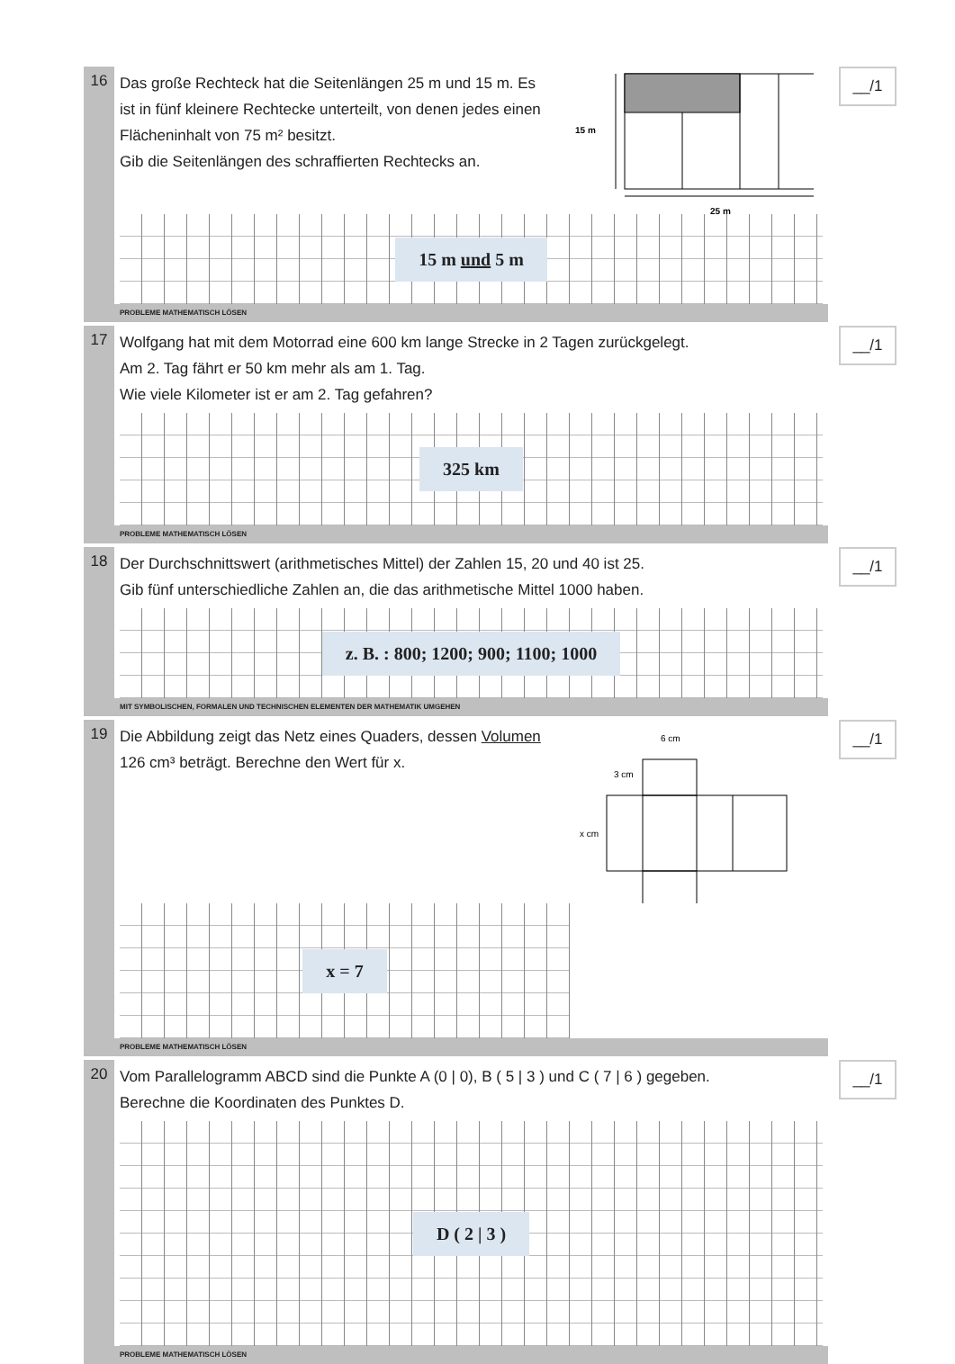16
15 m
25 m
Das große Rechteck hat die Seitenlängen 25 m und 15 m. Es ist in fünf kleinere Rechtecke unterteilt, von denen jedes einen Flächeninhalt von 75 m² besitzt.
Gib die Seitenlängen des schraffierten Rechtecks an.
15 m und 5 m
__/1
PROBLEME MATHEMATISCH LÖSEN
17
Wolfgang hat mit dem Motorrad eine 600 km lange Strecke in 2 Tagen zurückgelegt.
Am 2. Tag fährt er 50 km mehr als am 1. Tag.
Wie viele Kilometer ist er am 2. Tag gefahren?
325 km
__/1
PROBLEME MATHEMATISCH LÖSEN
18
Der Durchschnittswert (arithmetisches Mittel) der Zahlen 15, 20 und 40 ist 25.
Gib fünf unterschiedliche Zahlen an, die das arithmetische Mittel 1000 haben.
z. B. : 800; 1200; 900; 1100; 1000
__/1
MIT SYMBOLISCHEN, FORMALEN UND TECHNISCHEN ELEMENTEN DER MATHEMATIK UMGEHEN
19
6 cm
3 cm
x cm
Die Abbildung zeigt das Netz eines Quaders, dessen Volumen 126 cm³ beträgt. Berechne den Wert für x.
x = 7
__/1
PROBLEME MATHEMATISCH LÖSEN
20
Vom Parallelogramm ABCD sind die Punkte A (0 | 0), B ( 5 | 3 ) und C ( 7 | 6 ) gegeben.
Berechne die Koordinaten des Punktes D.
D ( 2 | 3 )
__/1
PROBLEME MATHEMATISCH LÖSEN